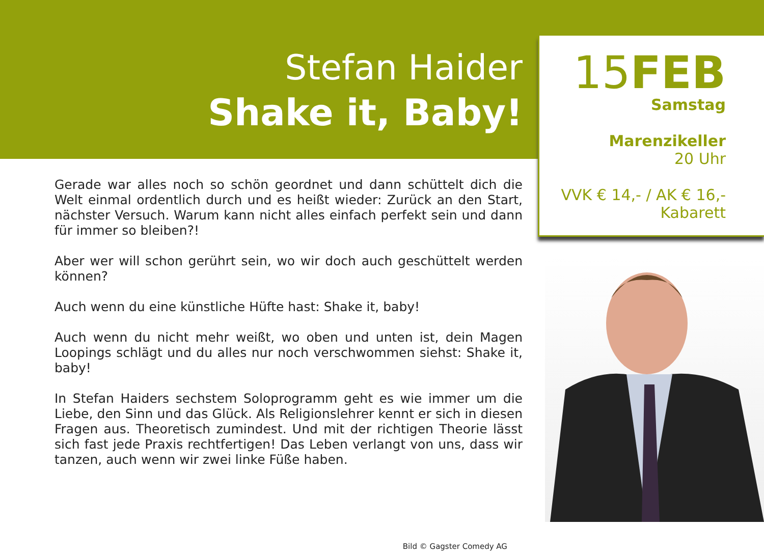Stefan Haider
Shake it, Baby!
Gerade war alles noch so schön geordnet und dann schüttelt dich die Welt einmal ordentlich durch und es heißt wieder: Zurück an den Start, nächster Versuch. Warum kann nicht alles einfach perfekt sein und dann für immer so bleiben?!
Aber wer will schon gerührt sein, wo wir doch auch geschüttelt werden können?
Auch wenn du eine künstliche Hüfte hast: Shake it, baby!
Auch wenn du nicht mehr weißt, wo oben und unten ist, dein Magen Loopings schlägt und du alles nur noch verschwommen siehst: Shake it, baby!
In Stefan Haiders sechstem Soloprogramm geht es wie immer um die Liebe, den Sinn und das Glück. Als Religionslehrer kennt er sich in diesen Fragen aus. Theoretisch zumindest. Und mit der richtigen Theorie lässt sich fast jede Praxis rechtfertigen! Das Leben verlangt von uns, dass wir tanzen, auch wenn wir zwei linke Füße haben.
Bild © Gagster Comedy AG
15FEB
Samstag
Marenzikeller
20 Uhr
VVK € 14,- / AK € 16,-
Kabarett